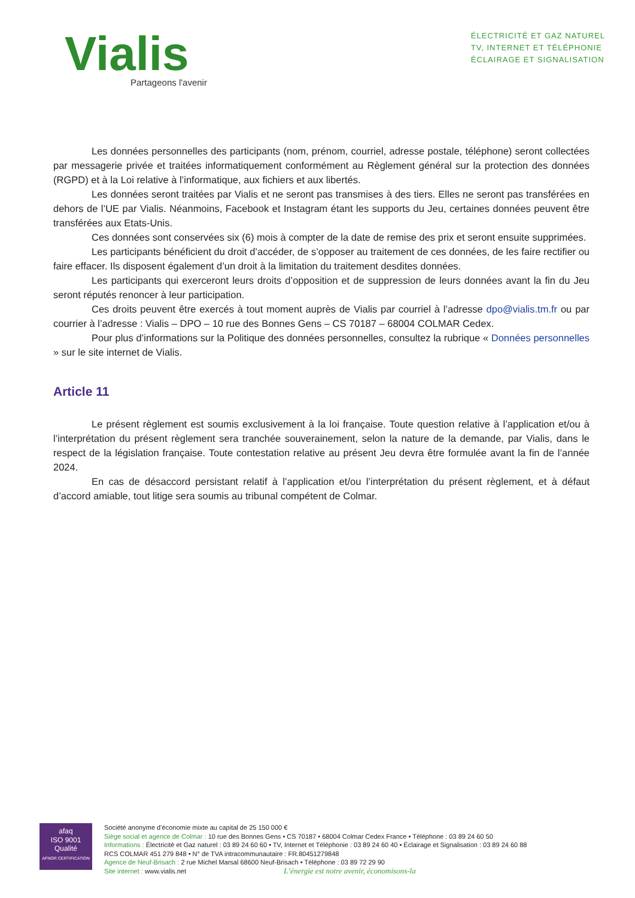Vialis
Partageons l'avenir
ÉLECTRICITÉ ET GAZ NATUREL
TV, INTERNET ET TÉLÉPHONIE
ÉCLAIRAGE ET SIGNALISATION
Les données personnelles des participants (nom, prénom, courriel, adresse postale, téléphone) seront collectées par messagerie privée et traitées informatiquement conformément au Règlement général sur la protection des données (RGPD) et à la Loi relative à l’informatique, aux fichiers et aux libertés.
Les données seront traitées par Vialis et ne seront pas transmises à des tiers. Elles ne seront pas transférées en dehors de l’UE par Vialis. Néanmoins, Facebook et Instagram étant les supports du Jeu, certaines données peuvent être transférées aux Etats-Unis.
Ces données sont conservées six (6) mois à compter de la date de remise des prix et seront ensuite supprimées.
Les participants bénéficient du droit d’accéder, de s’opposer au traitement de ces données, de les faire rectifier ou faire effacer. Ils disposent également d’un droit à la limitation du traitement desdites données.
Les participants qui exerceront leurs droits d’opposition et de suppression de leurs données avant la fin du Jeu seront réputés renoncer à leur participation.
Ces droits peuvent être exercés à tout moment auprès de Vialis par courriel à l’adresse dpo@vialis.tm.fr ou par courrier à l’adresse : Vialis – DPO – 10 rue des Bonnes Gens – CS 70187 – 68004 COLMAR Cedex.
Pour plus d’informations sur la Politique des données personnelles, consultez la rubrique « Données personnelles » sur le site internet de Vialis.
Article 11
Le présent règlement est soumis exclusivement à la loi française. Toute question relative à l’application et/ou à l’interprétation du présent règlement sera tranchée souverainement, selon la nature de la demande, par Vialis, dans le respect de la législation française. Toute contestation relative au présent Jeu devra être formulée avant la fin de l’année 2024.
En cas de désaccord persistant relatif à l’application et/ou l’interprétation du présent règlement, et à défaut d’accord amiable, tout litige sera soumis au tribunal compétent de Colmar.
afaq
ISO 9001
Qualité
AFNOR CERTIFICATION
Société anonyme d’économie mixte au capital de 25 150 000 €
Siège social et agence de Colmar : 10 rue des Bonnes Gens • CS 70187 • 68004 Colmar Cedex France • Téléphone : 03 89 24 60 50
Informations : Électricité et Gaz naturel : 03 89 24 60 60 • TV, Internet et Téléphonie : 03 89 24 60 40 • Éclairage et Signalisation : 03 89 24 60 88
RCS COLMAR 451 279 848 • N° de TVA intracommunautaire : FR.80451279848
Agence de Neuf-Brisach : 2 rue Michel Marsal 68600 Neuf-Brisach • Téléphone : 03 89 72 29 90
Site internet : www.vialis.net L’énergie est notre avenir, économisons-la